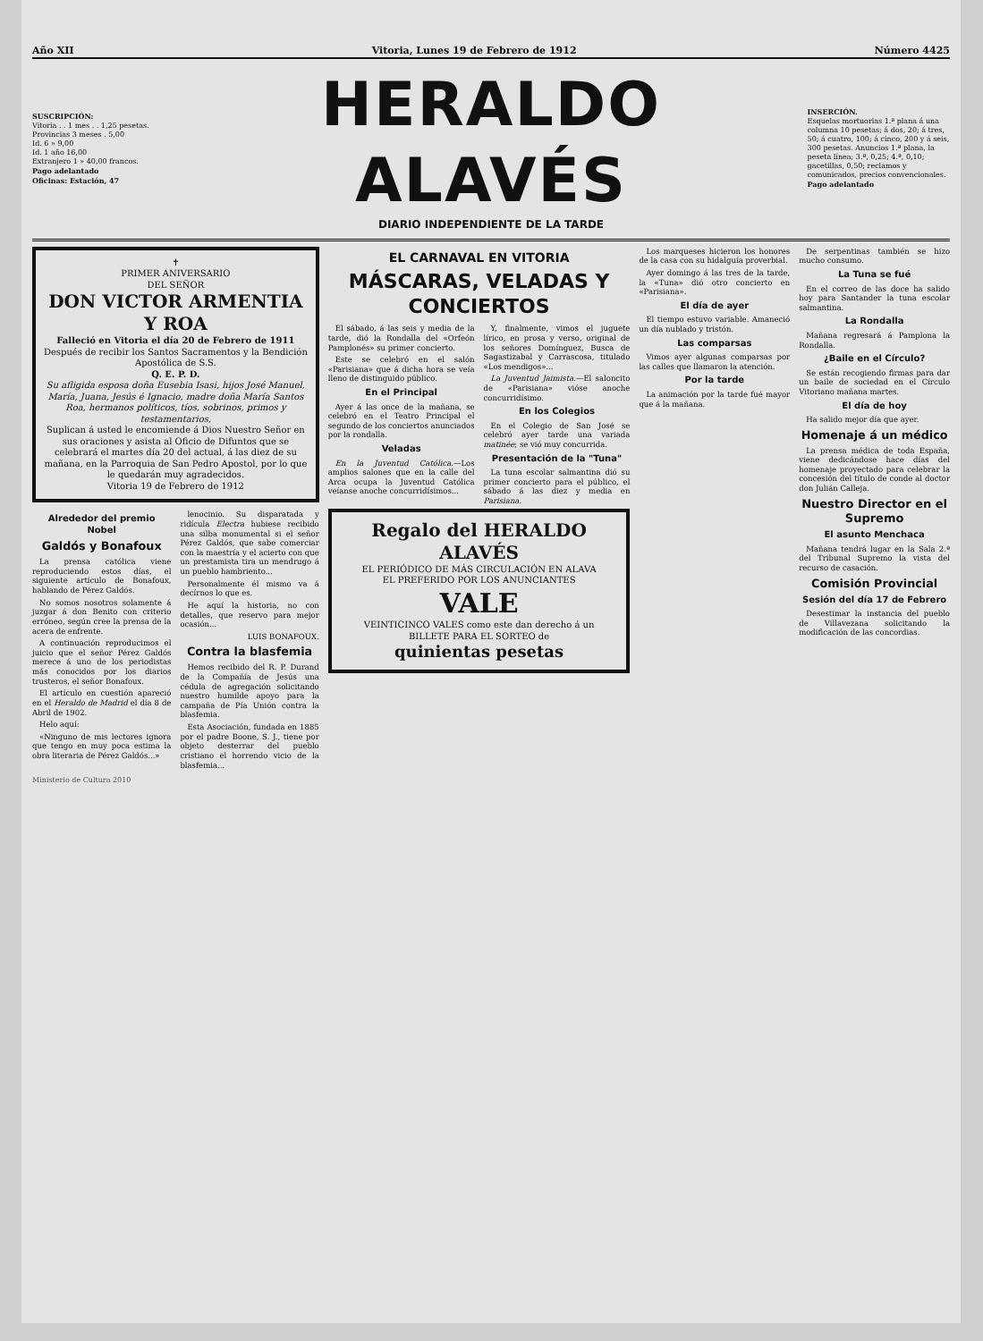Año XII Vitoria, Lunes 19 de Febrero de 1912 Número 4425
SUSCRIPCIÓN:
Vitoria . . 1 mes . . 1,25 pesetas.
Provincias 3 meses . 5,00
Id. 6 » 9,00
Id. 1 año 16,00
Extranjero 1 » 40,00 francos.
Pago adelantado
Oficinas: Estación, 47
HERALDO ALAVÉS
DIARIO INDEPENDIENTE DE LA TARDE
INSERCIÓN.
Esquelas mortuorias 1.ª plana á una columna 10 pesetas; á dos, 20; á tres, 50; á cuatro, 100; á cinco, 200 y á seis, 300 pesetas. Anuncios 1.ª plana, la peseta línea; 3.ª, 0,25; 4.ª, 0,10; gacetillas, 0,50; reclamos y comunicados, precios convencionales.
Pago adelantado
✝
PRIMER ANIVERSARIO
DEL SEÑOR
DON VICTOR ARMENTIA Y ROA
Falleció en Vitoria el día 20 de Febrero de 1911
Después de recibir los Santos Sacramentos y la Bendición Apostólica de S.S.
Q. E. P. D.
Su afligida esposa doña Eusebia Isasi, hijos José Manuel, María, Juana, Jesús é Ignacio, madre doña María Santos Roa, hermanos políticos, tíos, sobrinos, primos y testamentarios,
Suplican á usted le encomiende á Dios Nuestro Señor en sus oraciones y asista al Oficio de Difuntos que se celebrará el martes día 20 del actual, á las diez de su mañana, en la Parroquia de San Pedro Apostol, por lo que le quedarán muy agradecidos.
Vitoria 19 de Febrero de 1912
Alrededor del premio Nobel
Galdós y Bonafoux
La prensa católica viene reproduciendo estos días, el siguiente artículo de Bonafoux, hablando de Pérez Galdós.
No somos nosotros solamente á juzgar á don Benito con criterio erróneo, según cree la prensa de la acera de enfrente.
A continuación reproducimos el juicio que el señor Pérez Galdós merece á uno de los periodistas más conocidos por los diarios trusteros, el señor Bonafoux.
El artículo en cuestión apareció en el Heraldo de Madrid el día 8 de Abril de 1902.
Helo aquí:
«Ninguno de mis lectores ignora que tengo en muy poca estima la obra literaria de Pérez Galdós...»
lenocinio. Su disparatada y ridícula Electra hubiese recibido una silba monumental si el señor Pérez Galdós, que sabe comerciar con la maestría y el acierto con que un prestamista tira un mendrugo á un pueblo hambriento...
Personalmente él mismo va á decírnos lo que es.
He aquí la historia, no con detalles, que reservo para mejor ocasión...
LUIS BONAFOUX.
Contra la blasfemia
Hemos recibido del R. P. Durand de la Compañía de Jesús una cédula de agregación solicitando nuestro humilde apoyo para la campaña de Pía Unión contra la blasfemia.
Esta Asociación, fundada en 1885 por el padre Boone, S. J., tiene por objeto desterrar del pueblo cristiano el horrendo vicio de la blasfemia...
EL CARNAVAL EN VITORIA
MÁSCARAS, VELADAS Y CONCIERTOS
El sábado, á las seis y media de la tarde, dió la Rondalla del «Orfeón Pamplonés» su primer concierto.
Este se celebró en el salón «Parisiana» que á dicha hora se veía lleno de distinguido público.
En el Principal
Ayer á las once de la mañana, se celebró en el Teatro Principal el segundo de los conciertos anunciados por la rondalla.
Veladas
En la Juventud Católica.—Los amplios salones que en la calle del Arca ocupa la Juventud Católica veíanse anoche concurridísimos...
Y, finalmente, vimos el juguete lírico, en prosa y verso, original de los señores Domínguez, Busca de Sagastizabal y Carrascosa, titulado «Los mendigos»...
La Juventud Jaimista.—El saloncito de «Parisiana» vióse anoche concurridísimo.
En los Colegios
En el Colegio de San José se celebró ayer tarde una variada matinée; se vió muy concurrida.
Presentación de la "Tuna"
La tuna escolar salmantina dió su primer concierto para el público, el sábado á las diez y media en Parisiana.
Regalo del HERALDO ALAVÉS
EL PERIÓDICO DE MÁS CIRCULACIÓN EN ALAVA
EL PREFERIDO POR LOS ANUNCIANTES
VALE
VEINTICINCO VALES como este dan derecho á un
BILLETE PARA EL SORTEO de
quinientas pesetas
Los marqueses hicieron los honores de la casa con su hidalguía proverbial.
Ayer domingo á las tres de la tarde, la «Tuna» dió otro concierto en «Parisiana».
El día de ayer
El tiempo estuvo variable. Amaneció un día nublado y tristón.
Las comparsas
Vimos ayer algunas comparsas por las calles que llamaron la atención.
Por la tarde
La animación por la tarde fué mayor que á la mañana.
De serpentinas también se hizo mucho consumo.
La Tuna se fué
En el correo de las doce ha salido hoy para Santander la tuna escolar salmantina.
La Rondalla
Mañana regresará á Pamplona la Rondalla.
¿Baile en el Círculo?
Se están recogiendo firmas para dar un baile de sociedad en el Círculo Vitoriano mañana martes.
El día de hoy
Ha salido mejor día que ayer.
Homenaje á un médico
La prensa médica de toda España, viene dedicándose hace días del homenaje proyectado para celebrar la concesión del título de conde al doctor don Julián Calleja.
Nuestro Director en el Supremo
El asunto Menchaca
Mañana tendrá lugar en la Sala 2.ª del Tribunal Supremo la vista del recurso de casación.
Comisión Provincial
Sesión del día 17 de Febrero
Desestimar la instancia del pueblo de Villavezana solicitando la modificación de las concordias.
Ministerio de Cultura 2010